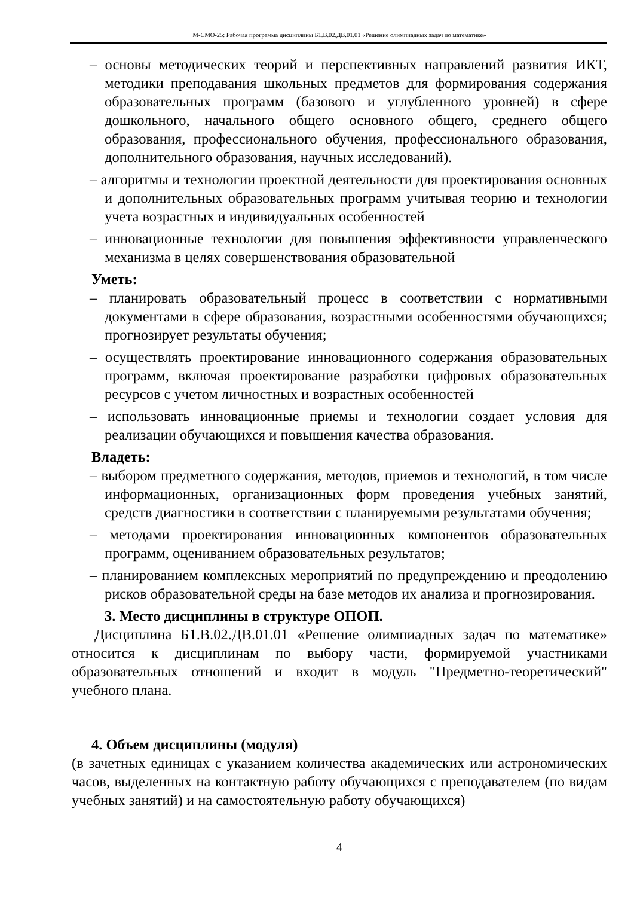М-СМО-25: Рабочая программа дисциплины Б1.В.02.ДВ.01.01 «Решение олимпиадных задач по математике»
– основы методических теорий и перспективных направлений развития ИКТ, методики преподавания школьных предметов для формирования содержания образовательных программ (базового и углубленного уровней) в сфере дошкольного, начального общего основного общего, среднего общего образования, профессионального обучения, профессионального образования, дополнительного образования, научных исследований).
– алгоритмы и технологии проектной деятельности для проектирования основных и дополнительных образовательных программ учитывая теорию и технологии учета возрастных и индивидуальных особенностей
– инновационные технологии для повышения эффективности управленческого механизма в целях совершенствования образовательной
Уметь:
– планировать образовательный процесс в соответствии с нормативными документами в сфере образования, возрастными особенностями обучающихся; прогнозирует результаты обучения;
– осуществлять проектирование инновационного содержания образовательных программ, включая проектирование разработки цифровых образовательных ресурсов с учетом личностных и возрастных особенностей
– использовать инновационные приемы и технологии создает условия для реализации обучающихся и повышения качества образования.
Владеть:
– выбором предметного содержания, методов, приемов и технологий, в том числе информационных, организационных форм проведения учебных занятий, средств диагностики в соответствии с планируемыми результатами обучения;
– методами проектирования инновационных компонентов образовательных программ, оцениванием образовательных результатов;
– планированием комплексных мероприятий по предупреждению и преодолению рисков образовательной среды на базе методов их анализа и прогнозирования.
3. Место дисциплины в структуре ОПОП.
Дисциплина Б1.В.02.ДВ.01.01 «Решение олимпиадных задач по математике» относится к дисциплинам по выбору части, формируемой участниками образовательных отношений и входит в модуль "Предметно-теоретический" учебного плана.
4. Объем дисциплины (модуля)
(в зачетных единицах с указанием количества академических или астрономических часов, выделенных на контактную работу обучающихся с преподавателем (по видам учебных занятий) и на самостоятельную работу обучающихся)
4